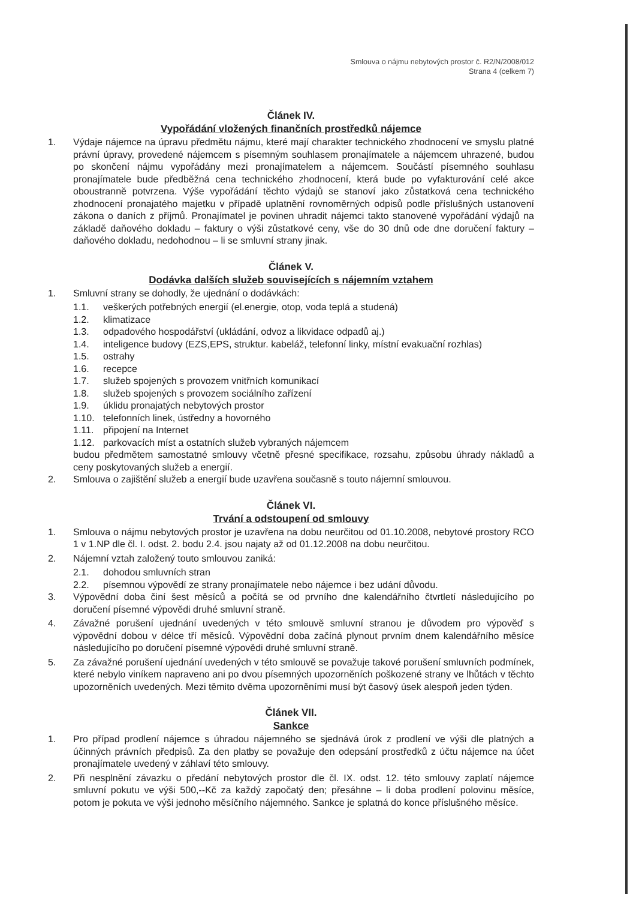Smlouva o nájmu nebytových prostor č. R2/N/2008/012
Strana 4 (celkem 7)
Článek IV.
Vypořádání vložených finančních prostředků nájemce
1. Výdaje nájemce na úpravu předmětu nájmu, které mají charakter technického zhodnocení ve smyslu platné právní úpravy, provedené nájemcem s písemným souhlasem pronajímatele a nájemcem uhrazené, budou po skončení nájmu vypořádány mezi pronajímatelem a nájemcem. Součástí písemného souhlasu pronajímatele bude předběžná cena technického zhodnocení, která bude po vyfakturování celé akce oboustranně potvrzena. Výše vypořádání těchto výdajů se stanoví jako zůstatková cena technického zhodnocení pronajatého majetku v případě uplatnění rovnoměrných odpisů podle příslušných ustanovení zákona o daních z příjmů. Pronajímatel je povinen uhradit nájemci takto stanovené vypořádání výdajů na základě daňového dokladu – faktury o výši zůstatkové ceny, vše do 30 dnů ode dne doručení faktury – daňového dokladu, nedohodnou – li se smluvní strany jinak.
Článek V.
Dodávka dalších služeb souvisejících s nájemním vztahem
1. Smluvní strany se dohodly, že ujednání o dodávkách:
1.1. veškerých potřebných energií (el.energie, otop, voda teplá a studená)
1.2. klimatizace
1.3. odpadového hospodářství (ukládání, odvoz a likvidace odpadů aj.)
1.4. inteligence budovy (EZS,EPS, struktur. kabeláž, telefonní linky, místní evakuační rozhlas)
1.5. ostrahy
1.6. recepce
1.7. služeb spojených s provozem vnitřních komunikací
1.8. služeb spojených s provozem sociálního zařízení
1.9. úklidu pronajatých nebytových prostor
1.10. telefonních linek, ústředny a hovorného
1.11. připojení na Internet
1.12. parkovacích míst a ostatních služeb vybraných nájemcem
budou předmětem samostatné smlouvy včetně přesné specifikace, rozsahu, způsobu úhrady nákladů a ceny poskytovaných služeb a energií.
2. Smlouva o zajištění služeb a energií bude uzavřena současně s touto nájemní smlouvou.
Článek VI.
Trvání a odstoupení od smlouvy
1. Smlouva o nájmu nebytových prostor je uzavřena na dobu neurčitou od 01.10.2008, nebytové prostory RCO 1 v 1.NP dle čl. I. odst. 2. bodu 2.4. jsou najaty až od 01.12.2008 na dobu neurčitou.
2. Nájemní vztah založený touto smlouvou zaniká:
2.1. dohodou smluvních stran
2.2. písemnou výpovědí ze strany pronajímatele nebo nájemce i bez udání důvodu.
3. Výpovědní doba činí šest měsíců a počítá se od prvního dne kalendářního čtvrtletí následujícího po doručení písemné výpovědi druhé smluvní straně.
4. Závažné porušení ujednání uvedených v této smlouvě smluvní stranou je důvodem pro výpověď s výpovědní dobou v délce tří měsíců. Výpovědní doba začíná plynout prvním dnem kalendářního měsíce následujícího po doručení písemné výpovědi druhé smluvní straně.
5. Za závažné porušení ujednání uvedených v této smlouvě se považuje takové porušení smluvních podmínek, které nebylo viníkem napraveno ani po dvou písemných upozorněních poškozené strany ve lhůtách v těchto upozorněních uvedených. Mezi těmito dvěma upozorněními musí být časový úsek alespoň jeden týden.
Článek VII.
Sankce
1. Pro případ prodlení nájemce s úhradou nájemného se sjednává úrok z prodlení ve výši dle platných a účinných právních předpisů. Za den platby se považuje den odepsání prostředků z účtu nájemce na účet pronajímatele uvedený v záhlaví této smlouvy.
2. Při nesplnění závazku o předání nebytových prostor dle čl. IX. odst. 12. této smlouvy zaplatí nájemce smluvní pokutu ve výši 500,--Kč za každý započatý den; přesáhne – li doba prodlení polovinu měsíce, potom je pokuta ve výši jednoho měsíčního nájemného. Sankce je splatná do konce příslušného měsíce.